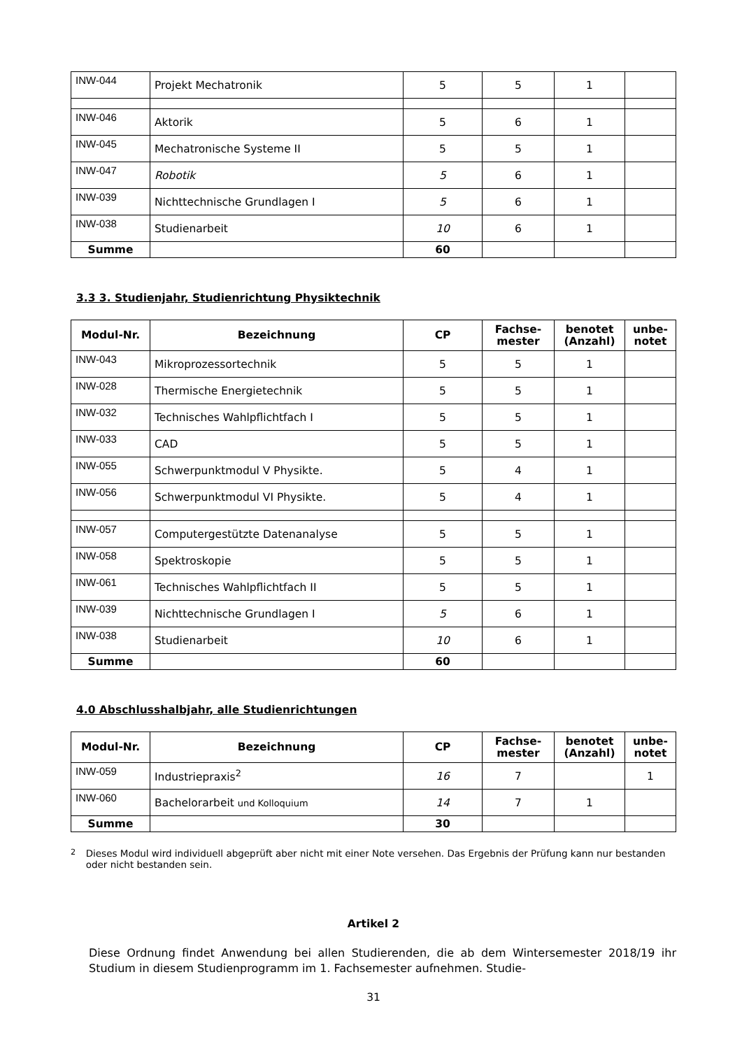| INW-044 | Projekt Mechatronik | 5 | 5 | 1 | |
| INW-046 | Aktorik | 5 | 6 | 1 | |
| INW-045 | Mechatronische Systeme II | 5 | 5 | 1 | |
| INW-047 | Robotik | 5 | 6 | 1 | |
| INW-039 | Nichttechnische Grundlagen I | 5 | 6 | 1 | |
| INW-038 | Studienarbeit | 10 | 6 | 1 | |
| Summe | | 60 | | | |
3.3 3. Studienjahr, Studienrichtung Physiktechnik
| Modul-Nr. | Bezeichnung | CP | Fachse- mester | benotet (Anzahl) | unbe- notet |
| --- | --- | --- | --- | --- | --- |
| INW-043 | Mikroprozessortechnik | 5 | 5 | 1 | |
| INW-028 | Thermische Energietechnik | 5 | 5 | 1 | |
| INW-032 | Technisches Wahlpflichtfach I | 5 | 5 | 1 | |
| INW-033 | CAD | 5 | 5 | 1 | |
| INW-055 | Schwerpunktmodul V Physikte. | 5 | 4 | 1 | |
| INW-056 | Schwerpunktmodul VI Physikte. | 5 | 4 | 1 | |
| INW-057 | Computergestützte Datenanalyse | 5 | 5 | 1 | |
| INW-058 | Spektroskopie | 5 | 5 | 1 | |
| INW-061 | Technisches Wahlpflichtfach II | 5 | 5 | 1 | |
| INW-039 | Nichttechnische Grundlagen I | 5 | 6 | 1 | |
| INW-038 | Studienarbeit | 10 | 6 | 1 | |
| Summe | | 60 | | | |
4.0 Abschlusshalbjahr, alle Studienrichtungen
| Modul-Nr. | Bezeichnung | CP | Fachse- mester | benotet (Anzahl) | unbe- notet |
| --- | --- | --- | --- | --- | --- |
| INW-059 | Industriepraxis<sup>2</sup> | 16 | 7 | | 1 |
| INW-060 | Bachelorarbeit und Kolloquium | 14 | 7 | 1 | |
| Summe | | 30 | | | |
<sup>2</sup> Dieses Modul wird individuell abgeprüft aber nicht mit einer Note versehen. Das Ergebnis der Prüfung kann nur bestanden oder nicht bestanden sein.
Artikel 2
Diese Ordnung findet Anwendung bei allen Studierenden, die ab dem Wintersemester 2018/19 ihr Studium in diesem Studienprogramm im 1. Fachsemester aufnehmen. Studie-
31